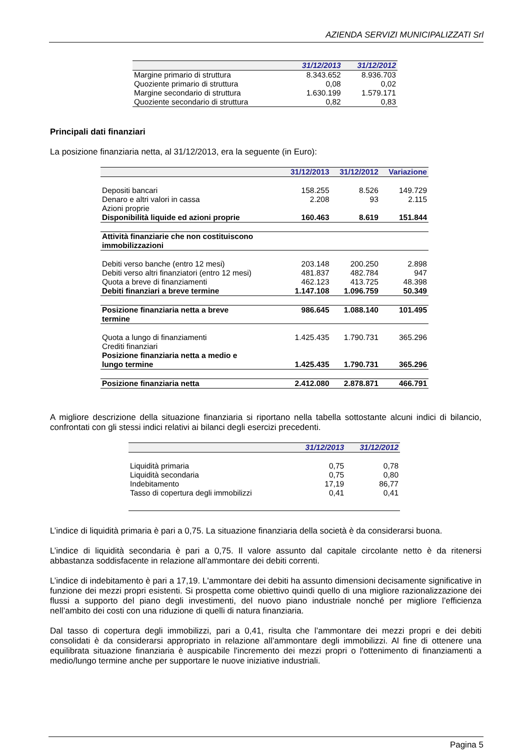AZIENDA SERVIZI MUNICIPALIZZATI Srl
| | 31/12/2013 | 31/12/2012 |
| --- | --- | --- |
| Margine primario di struttura | 8.343.652 | 8.936.703 |
| Quoziente primario di struttura | 0,08 | 0,02 |
| Margine secondario di struttura | 1.630.199 | 1.579.171 |
| Quoziente secondario di struttura | 0,82 | 0,83 |
Principali dati finanziari
La posizione finanziaria netta, al 31/12/2013, era la seguente (in Euro):
| | 31/12/2013 | 31/12/2012 | Variazione |
| --- | --- | --- | --- |
| Depositi bancari | 158.255 | 8.526 | 149.729 |
| Denaro e altri valori in cassa | 2.208 | 93 | 2.115 |
| Azioni proprie | | | |
| Disponibilità liquide ed azioni proprie | 160.463 | 8.619 | 151.844 |
| Attività finanziarie che non costituiscono immobilizzazioni | | | |
| Debiti verso banche (entro 12 mesi) | 203.148 | 200.250 | 2.898 |
| Debiti verso altri finanziatori (entro 12 mesi) | 481.837 | 482.784 | 947 |
| Quota a breve di finanziamenti | 462.123 | 413.725 | 48.398 |
| Debiti finanziari a breve termine | 1.147.108 | 1.096.759 | 50.349 |
| Posizione finanziaria netta a breve termine | 986.645 | 1.088.140 | 101.495 |
| Quota a lungo di finanziamenti | 1.425.435 | 1.790.731 | 365.296 |
| Crediti finanziari | | | |
| Posizione finanziaria netta a medio e lungo termine | 1.425.435 | 1.790.731 | 365.296 |
| Posizione finanziaria netta | 2.412.080 | 2.878.871 | 466.791 |
A migliore descrizione della situazione finanziaria si riportano nella tabella sottostante alcuni indici di bilancio, confrontati con gli stessi indici relativi ai bilanci degli esercizi precedenti.
| | 31/12/2013 | 31/12/2012 |
| --- | --- | --- |
| Liquidità primaria | 0,75 | 0,78 |
| Liquidità secondaria | 0,75 | 0,80 |
| Indebitamento | 17,19 | 86,77 |
| Tasso di copertura degli immobilizzi | 0,41 | 0,41 |
L’indice di liquidità primaria è pari a 0,75. La situazione finanziaria della società è da considerarsi buona.
L’indice di liquidità secondaria è pari a 0,75. Il valore assunto dal capitale circolante netto è da ritenersi abbastanza soddisfacente in relazione all'ammontare dei debiti correnti.
L’indice di indebitamento è pari a 17,19. L'ammontare dei debiti ha assunto dimensioni decisamente significative in funzione dei mezzi propri esistenti. Si prospetta come obiettivo quindi quello di una migliore razionalizzazione dei flussi a supporto del piano degli investimenti, del nuovo piano industriale nonché per migliore l’efficienza nell’ambito dei costi con una riduzione di quelli di natura finanziaria.
Dal tasso di copertura degli immobilizzi, pari a 0,41, risulta che l’ammontare dei mezzi propri e dei debiti consolidati è da considerarsi appropriato in relazione all’ammontare degli immobilizzi. Al fine di ottenere una equilibrata situazione finanziaria è auspicabile l'incremento dei mezzi propri o l'ottenimento di finanziamenti a medio/lungo termine anche per supportare le nuove iniziative industriali.
Pagina 5